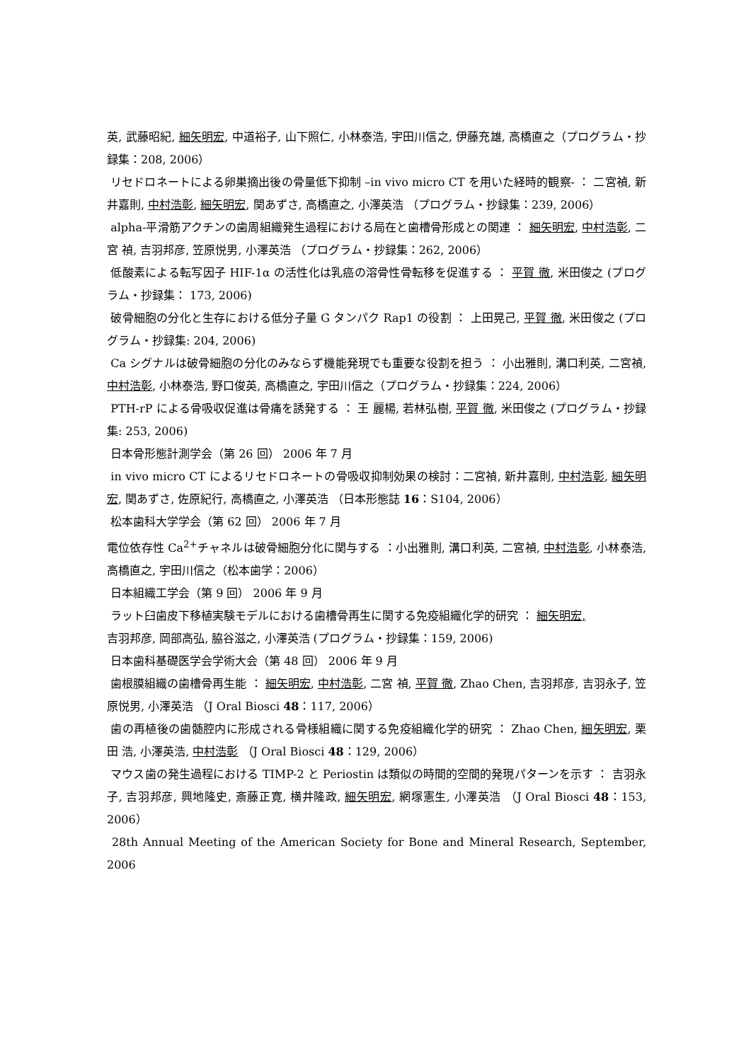英, 武藤昭紀, 細矢明宏, 中道裕子, 山下照仁, 小林泰浩, 宇田川信之, 伊藤充雄, 高橋直之（プログラム・抄録集：208, 2006）
リセドロネートによる卵巣摘出後の骨量低下抑制 –in vivo micro CT を用いた経時的観察- ： 二宮禎, 新井嘉則, 中村浩彰, 細矢明宏, 関あずさ, 高橋直之, 小澤英浩 （プログラム・抄録集：239, 2006）
alpha-平滑筋アクチンの歯周組織発生過程における局在と歯槽骨形成との関連 ： 細矢明宏, 中村浩彰, 二宮 禎, 吉羽邦彦, 笠原悦男, 小澤英浩 （プログラム・抄録集：262, 2006）
低酸素による転写因子 HIF-1α の活性化は乳癌の溶骨性骨転移を促進する ： 平賀 徹, 米田俊之 (プログラム・抄録集： 173, 2006)
破骨細胞の分化と生存における低分子量 G タンパク Rap1 の役割 ： 上田晃己, 平賀 徹, 米田俊之 (プログラム・抄録集: 204, 2006)
Ca シグナルは破骨細胞の分化のみならず機能発現でも重要な役割を担う ： 小出雅則, 溝口利英, 二宮禎, 中村浩彰, 小林泰浩, 野口俊英, 高橋直之, 宇田川信之（プログラム・抄録集：224, 2006）
PTH-rP による骨吸収促進は骨痛を誘発する ： 王 麗楊, 若林弘樹, 平賀 徹, 米田俊之 (プログラム・抄録集: 253, 2006)
日本骨形態計測学会（第 26 回） 2006 年 7 月
in vivo micro CT によるリセドロネートの骨吸収抑制効果の検討：二宮禎, 新井嘉則, 中村浩彰, 細矢明宏, 関あずさ, 佐原紀行, 高橋直之, 小澤英浩 （日本形態誌 16：S104, 2006）
松本歯科大学学会（第 62 回） 2006 年 7 月
電位依存性 Ca<sup>2+</sup>チャネルは破骨細胞分化に関与する ：小出雅則, 溝口利英, 二宮禎, 中村浩彰, 小林泰浩, 高橋直之, 宇田川信之（松本歯学：2006）
日本組織工学会（第 9 回） 2006 年 9 月
ラット臼歯皮下移植実験モデルにおける歯槽骨再生に関する免疫組織化学的研究 ： 細矢明宏,
吉羽邦彦, 岡部高弘, 脇谷滋之, 小澤英浩 (プログラム・抄録集：159, 2006)
日本歯科基礎医学会学術大会（第 48 回） 2006 年 9 月
歯根膜組織の歯槽骨再生能 ： 細矢明宏, 中村浩彰, 二宮 禎, 平賀 徹, Zhao Chen, 吉羽邦彦, 吉羽永子, 笠原悦男, 小澤英浩 （J Oral Biosci 48：117, 2006）
歯の再植後の歯髄腔内に形成される骨様組織に関する免疫組織化学的研究 ： Zhao Chen, 細矢明宏, 栗田 浩, 小澤英浩, 中村浩彰 （J Oral Biosci 48：129, 2006）
マウス歯の発生過程における TIMP-2 と Periostin は類似の時間的空間的発現パターンを示す ： 吉羽永子, 吉羽邦彦, 興地隆史, 斎藤正寛, 横井隆政, 細矢明宏, 網塚憲生, 小澤英浩 （J Oral Biosci 48：153, 2006）
28th Annual Meeting of the American Society for Bone and Mineral Research, September, 2006